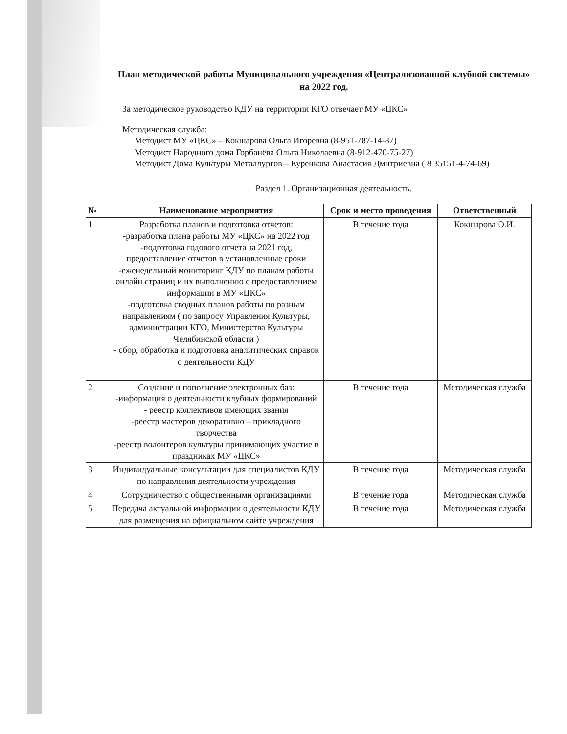План методической работы Муниципального учреждения «Централизованной клубной системы» на 2022 год.
За методическое руководство КДУ на территории КГО отвечает МУ «ЦКС»
Методическая служба:
Методист МУ «ЦКС» – Кокшарова Ольга Игоревна (8-951-787-14-87)
Методист Народного дома Горбанёва Ольга Николаевна (8-912-470-75-27)
Методист Дома Культуры Металлургов – Куренкова Анастасия Дмитриевна ( 8 35151-4-74-69)
Раздел 1. Организационная деятельность.
| № | Наименование мероприятия | Срок и место проведения | Ответственный |
| --- | --- | --- | --- |
| 1 | Разработка планов и подготовка отчетов: -разработка плана работы МУ «ЦКС» на 2022 год -подготовка годового отчета за 2021 год, предоставление отчетов в установленные сроки -еженедельный мониторинг КДУ по планам работы онлайн страниц и их выполнению с предоставлением информации в МУ «ЦКС» -подготовка сводных планов работы по разным направлениям ( по запросу Управления Культуры, администрации КГО, Министерства Культуры Челябинской области ) - сбор, обработка и подготовка аналитических справок о деятельности КДУ | В течение года | Кокшарова О.И. |
| 2 | Создание и пополнение электронных баз: -информация о деятельности клубных формирований - реестр коллективов имеющих звания -реестр мастеров декоративно – прикладного творчества -реестр волонтеров культуры принимающих участие в праздниках МУ «ЦКС» | В течение года | Методическая служба |
| 3 | Индивидуальные консультации для специалистов КДУ по направления деятельности учреждения | В течение года | Методическая служба |
| 4 | Сотрудничество с общественными организациями | В течение года | Методическая служба |
| 5 | Передача актуальной информации о деятельности КДУ для размещения на официальном сайте учреждения | В течение года | Методическая служба |